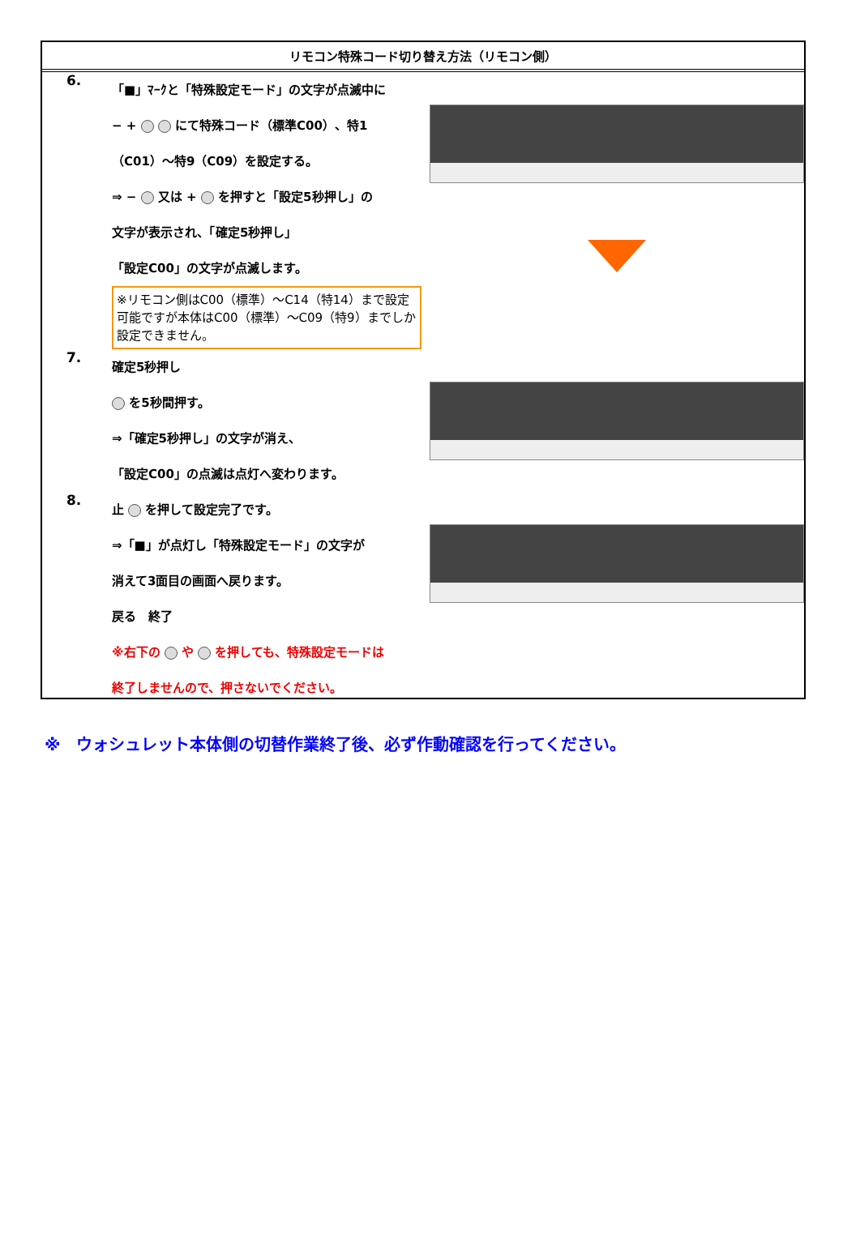リモコン特殊コード切り替え方法（リモコン側）
6.
「■」ﾏｰｸと「特殊設定モード」の文字が点滅中に
− + にて特殊コード（標準C00）、特1
（C01）～特9（C09）を設定する。
⇒ − 又は + を押すと「設定5秒押し」の
文字が表示され、「確定5秒押し」
「設定C00」の文字が点滅します。
※リモコン側はC00（標準）～C14（特14）まで設定可能ですが本体はC00（標準）～C09（特9）までしか設定できません。
7.
確定5秒押し
を5秒間押す。
⇒「確定5秒押し」の文字が消え、
「設定C00」の点滅は点灯へ変わります。
8.
止 を押して設定完了です。
⇒「■」が点灯し「特殊設定モード」の文字が
消えて3面目の画面へ戻ります。
戻る　終了
※右下の や を押しても、特殊設定モードは
終了しませんので、押さないでください。
※　ウォシュレット本体側の切替作業終了後、必ず作動確認を行ってください。